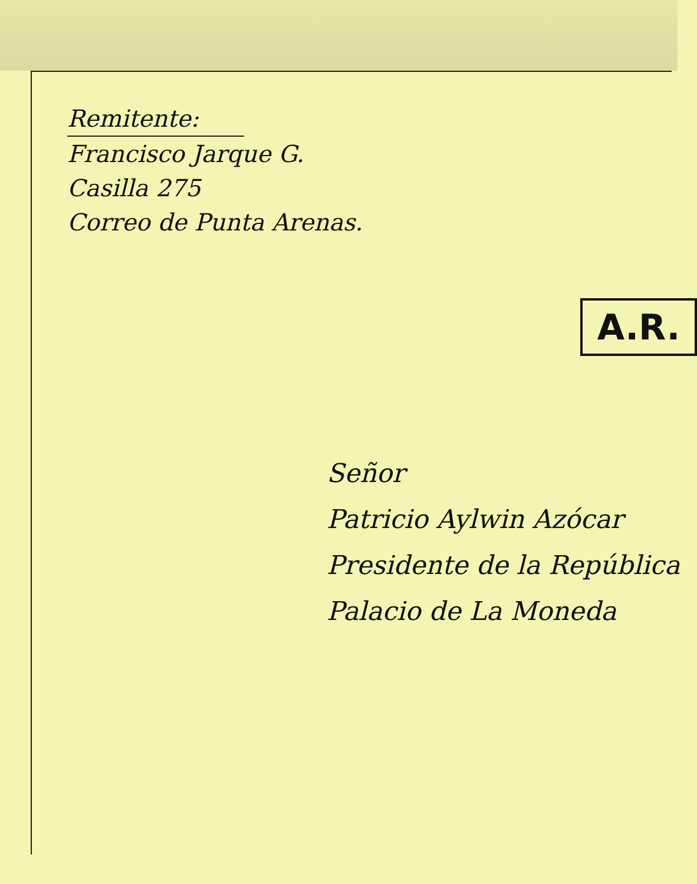Remitente:
Francisco Jarque G.
Casilla 275
Correo de Punta Arenas.
A.R.
Señor
Patricio Aylwin Azócar
Presidente de la República
Palacio de La Moneda